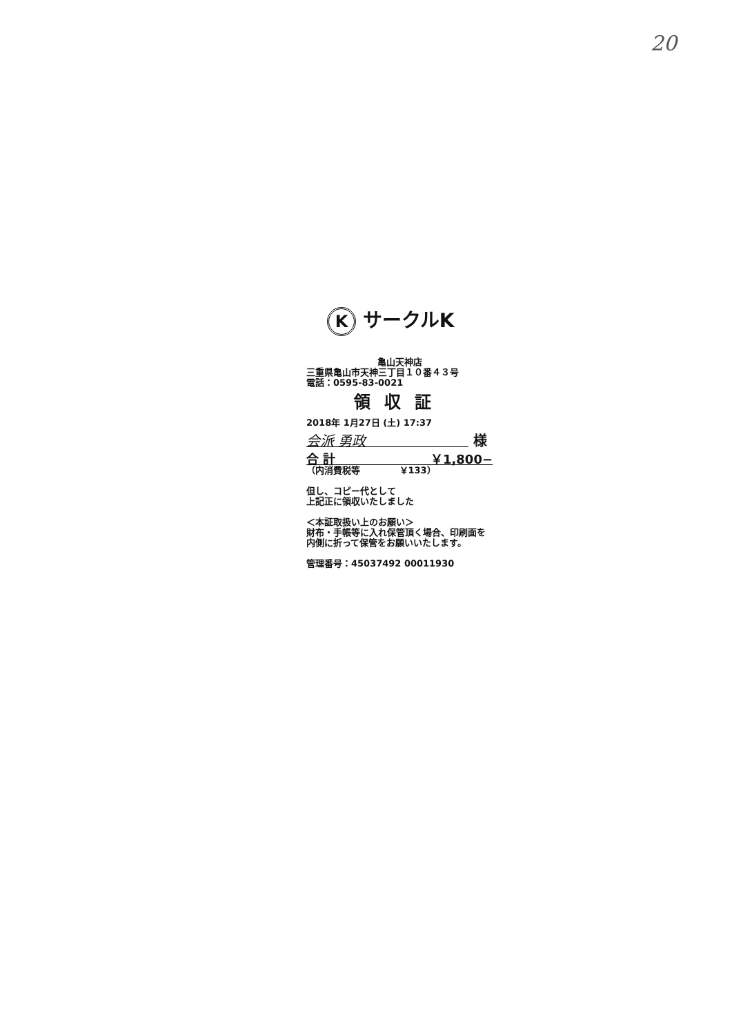20
K サークルK
亀山天神店
三重県亀山市天神三丁目１０番４３号
電話：0595-83-0021
領収証
2018年 1月27日 (土) 17:37
会派 勇政 様
合 計 ￥1,800−
（内消費税等 　　　　￥133）
但し、コピー代として
上記正に領収いたしました
＜本証取扱い上のお願い＞
財布・手帳等に入れ保管頂く場合、印刷面を内側に折って保管をお願いいたします。
管理番号：45037492 00011930